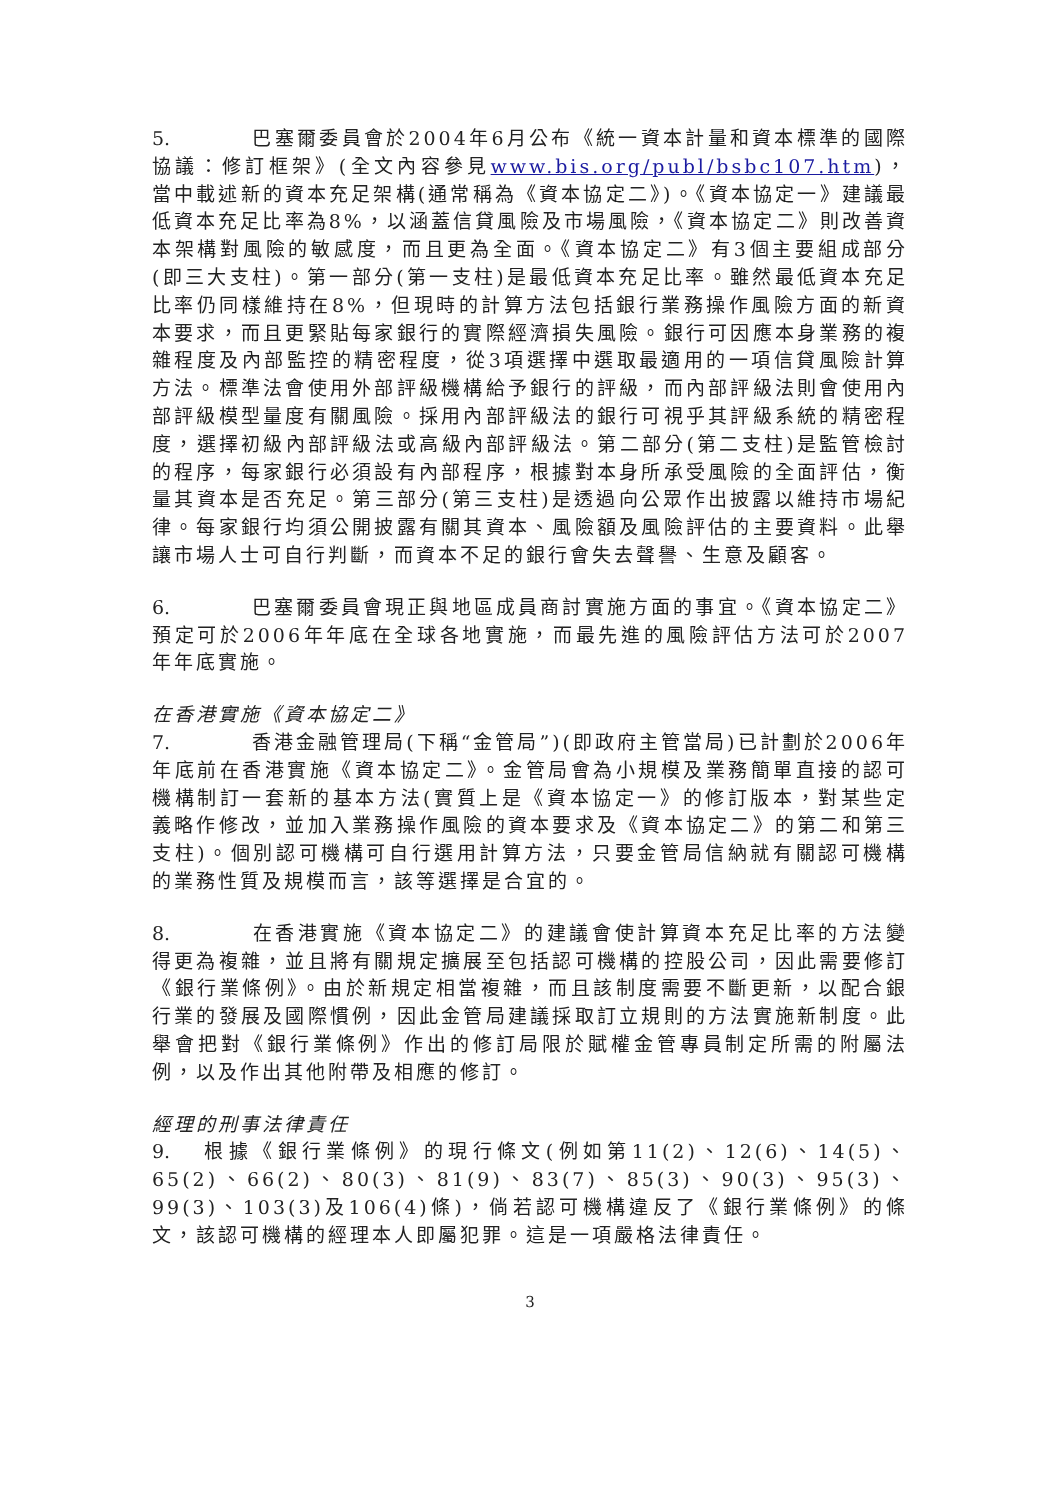5. 巴塞爾委員會於2004年6月公布《統一資本計量和資本標準的國際協議：修訂框架》(全文內容參見www.bis.org/publ/bsbc107.htm)，當中載述新的資本充足架構(通常稱為《資本協定二》)。《資本協定一》建議最低資本充足比率為8%，以涵蓋信貸風險及市場風險，《資本協定二》則改善資本架構對風險的敏感度，而且更為全面。《資本協定二》有3個主要組成部分(即三大支柱)。第一部分(第一支柱)是最低資本充足比率。雖然最低資本充足比率仍同樣維持在8%，但現時的計算方法包括銀行業務操作風險方面的新資本要求，而且更緊貼每家銀行的實際經濟損失風險。銀行可因應本身業務的複雜程度及內部監控的精密程度，從3項選擇中選取最適用的一項信貸風險計算方法。標準法會使用外部評級機構給予銀行的評級，而內部評級法則會使用內部評級模型量度有關風險。採用內部評級法的銀行可視乎其評級系統的精密程度，選擇初級內部評級法或高級內部評級法。第二部分(第二支柱)是監管檢討的程序，每家銀行必須設有內部程序，根據對本身所承受風險的全面評估，衡量其資本是否充足。第三部分(第三支柱)是透過向公眾作出披露以維持市場紀律。每家銀行均須公開披露有關其資本、風險額及風險評估的主要資料。此舉讓市場人士可自行判斷，而資本不足的銀行會失去聲譽、生意及顧客。
6. 巴塞爾委員會現正與地區成員商討實施方面的事宜。《資本協定二》預定可於2006年年底在全球各地實施，而最先進的風險評估方法可於2007年年底實施。
在香港實施《資本協定二》
7. 香港金融管理局(下稱“金管局”)(即政府主管當局)已計劃於2006年年底前在香港實施《資本協定二》。金管局會為小規模及業務簡單直接的認可機構制訂一套新的基本方法(實質上是《資本協定一》的修訂版本，對某些定義略作修改，並加入業務操作風險的資本要求及《資本協定二》的第二和第三支柱)。個別認可機構可自行選用計算方法，只要金管局信納就有關認可機構的業務性質及規模而言，該等選擇是合宜的。
8. 在香港實施《資本協定二》的建議會使計算資本充足比率的方法變得更為複雜，並且將有關規定擴展至包括認可機構的控股公司，因此需要修訂《銀行業條例》。由於新規定相當複雜，而且該制度需要不斷更新，以配合銀行業的發展及國際慣例，因此金管局建議採取訂立規則的方法實施新制度。此舉會把對《銀行業條例》作出的修訂局限於賦權金管專員制定所需的附屬法例，以及作出其他附帶及相應的修訂。
經理的刑事法律責任
9. 根據《銀行業條例》的現行條文(例如第11(2)、12(6)、14(5)、65(2)、66(2)、80(3)、81(9)、83(7)、85(3)、90(3)、95(3)、99(3)、103(3)及106(4)條)，倘若認可機構違反了《銀行業條例》的條文，該認可機構的經理本人即屬犯罪。這是一項嚴格法律責任。
3